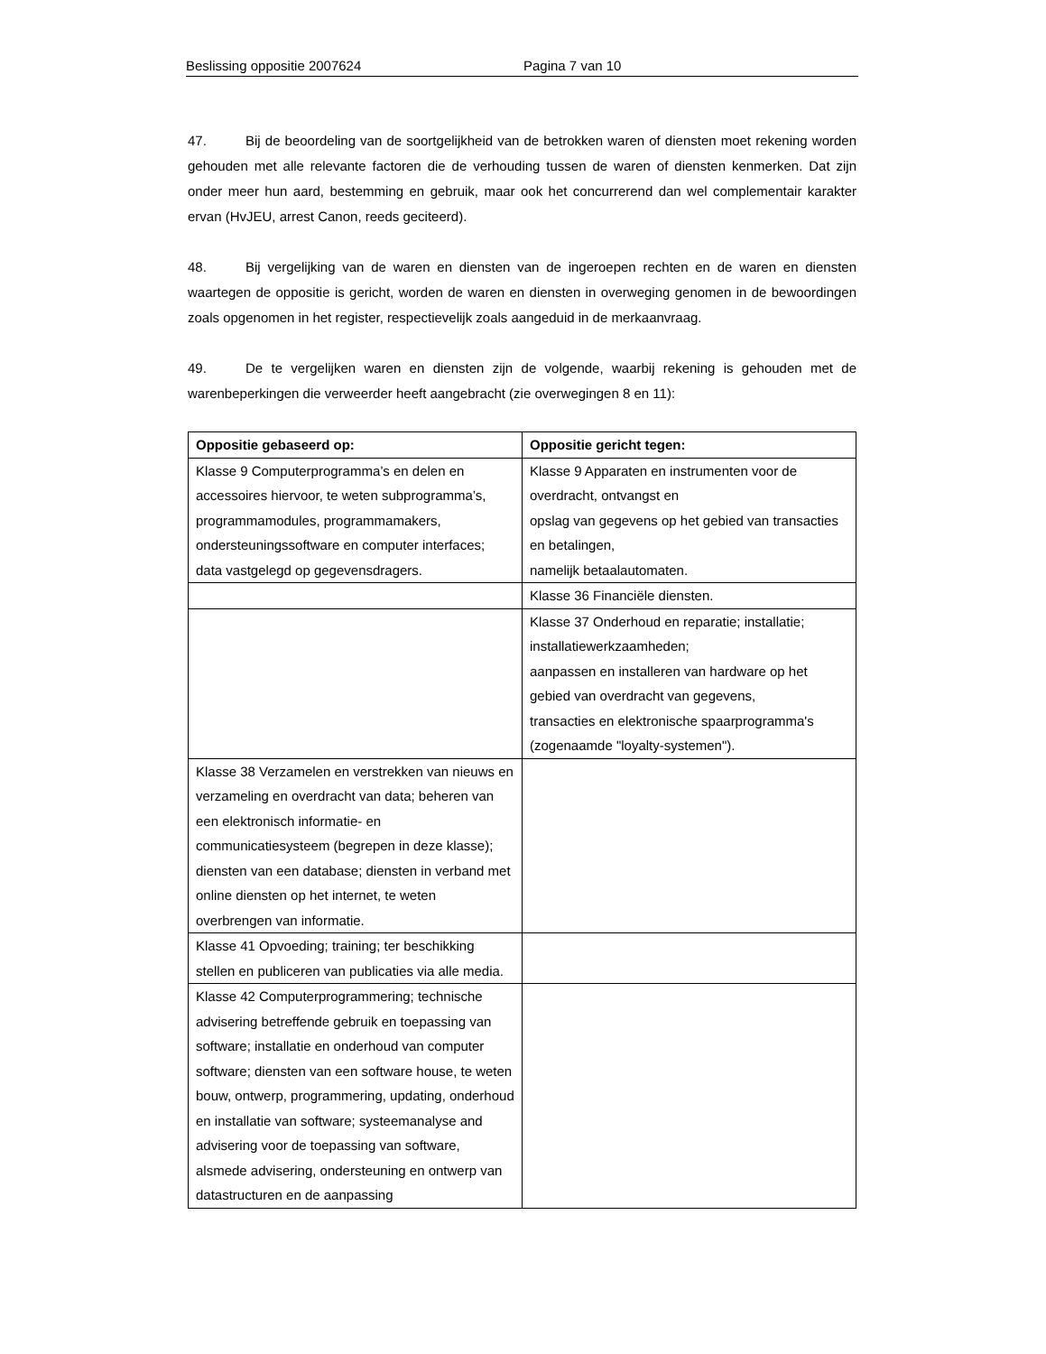Beslissing oppositie 2007624 Pagina 7 van 10
47. Bij de beoordeling van de soortgelijkheid van de betrokken waren of diensten moet rekening worden gehouden met alle relevante factoren die de verhouding tussen de waren of diensten kenmerken. Dat zijn onder meer hun aard, bestemming en gebruik, maar ook het concurrerend dan wel complementair karakter ervan (HvJEU, arrest Canon, reeds geciteerd).
48. Bij vergelijking van de waren en diensten van de ingeroepen rechten en de waren en diensten waartegen de oppositie is gericht, worden de waren en diensten in overweging genomen in de bewoordingen zoals opgenomen in het register, respectievelijk zoals aangeduid in de merkaanvraag.
49. De te vergelijken waren en diensten zijn de volgende, waarbij rekening is gehouden met de warenbeperkingen die verweerder heeft aangebracht (zie overwegingen 8 en 11):
| Oppositie gebaseerd op: | Oppositie gericht tegen: |
| --- | --- |
| Klasse 9 Computerprogramma’s en delen en accessoires hiervoor, te weten subprogramma’s, programmamodules, programmamakers, ondersteuningssoftware en computer interfaces; data vastgelegd op gegevensdragers. | Klasse 9 Apparaten en instrumenten voor de overdracht, ontvangst en opslag van gegevens op het gebied van transacties en betalingen, namelijk betaalautomaten. |
| | Klasse 36 Financiële diensten. |
| | Klasse 37 Onderhoud en reparatie; installatie; installatiewerkzaamheden; aanpassen en installeren van hardware op het gebied van overdracht van gegevens, transacties en elektronische spaarprogramma's (zogenaamde "loyalty-systemen"). |
| Klasse 38 Verzamelen en verstrekken van nieuws en verzameling en overdracht van data; beheren van een elektronisch informatie- en communicatiesysteem (begrepen in deze klasse); diensten van een database; diensten in verband met online diensten op het internet, te weten overbrengen van informatie. | |
| Klasse 41 Opvoeding; training; ter beschikking stellen en publiceren van publicaties via alle media. | |
| Klasse 42 Computerprogrammering; technische advisering betreffende gebruik en toepassing van software; installatie en onderhoud van computer software; diensten van een software house, te weten bouw, ontwerp, programmering, updating, onderhoud en installatie van software; systeemanalyse and advisering voor de toepassing van software, alsmede advisering, ondersteuning en ontwerp van datastructuren en de aanpassing | |